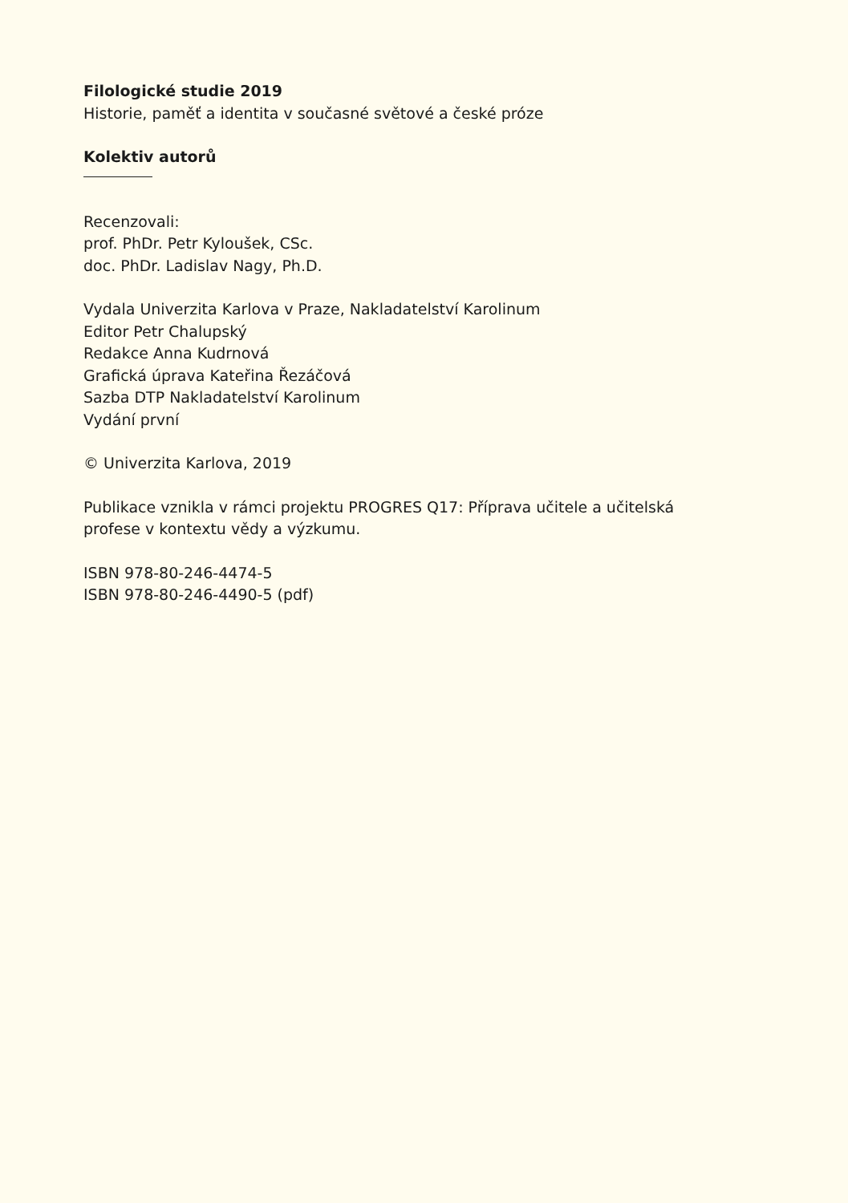Filologické studie 2019
Historie, paměť a identita v současné světové a české próze
Kolektiv autorů
Recenzovali:
prof. PhDr. Petr Kyloušek, CSc.
doc. PhDr. Ladislav Nagy, Ph.D.
Vydala Univerzita Karlova v Praze, Nakladatelství Karolinum
Editor Petr Chalupský
Redakce Anna Kudrnová
Grafická úprava Kateřina Řezáčová
Sazba DTP Nakladatelství Karolinum
Vydání první
© Univerzita Karlova, 2019
Publikace vznikla v rámci projektu PROGRES Q17: Příprava učitele a učitelská
profese v kontextu vědy a výzkumu.
ISBN 978-80-246-4474-5
ISBN 978-80-246-4490-5 (pdf)